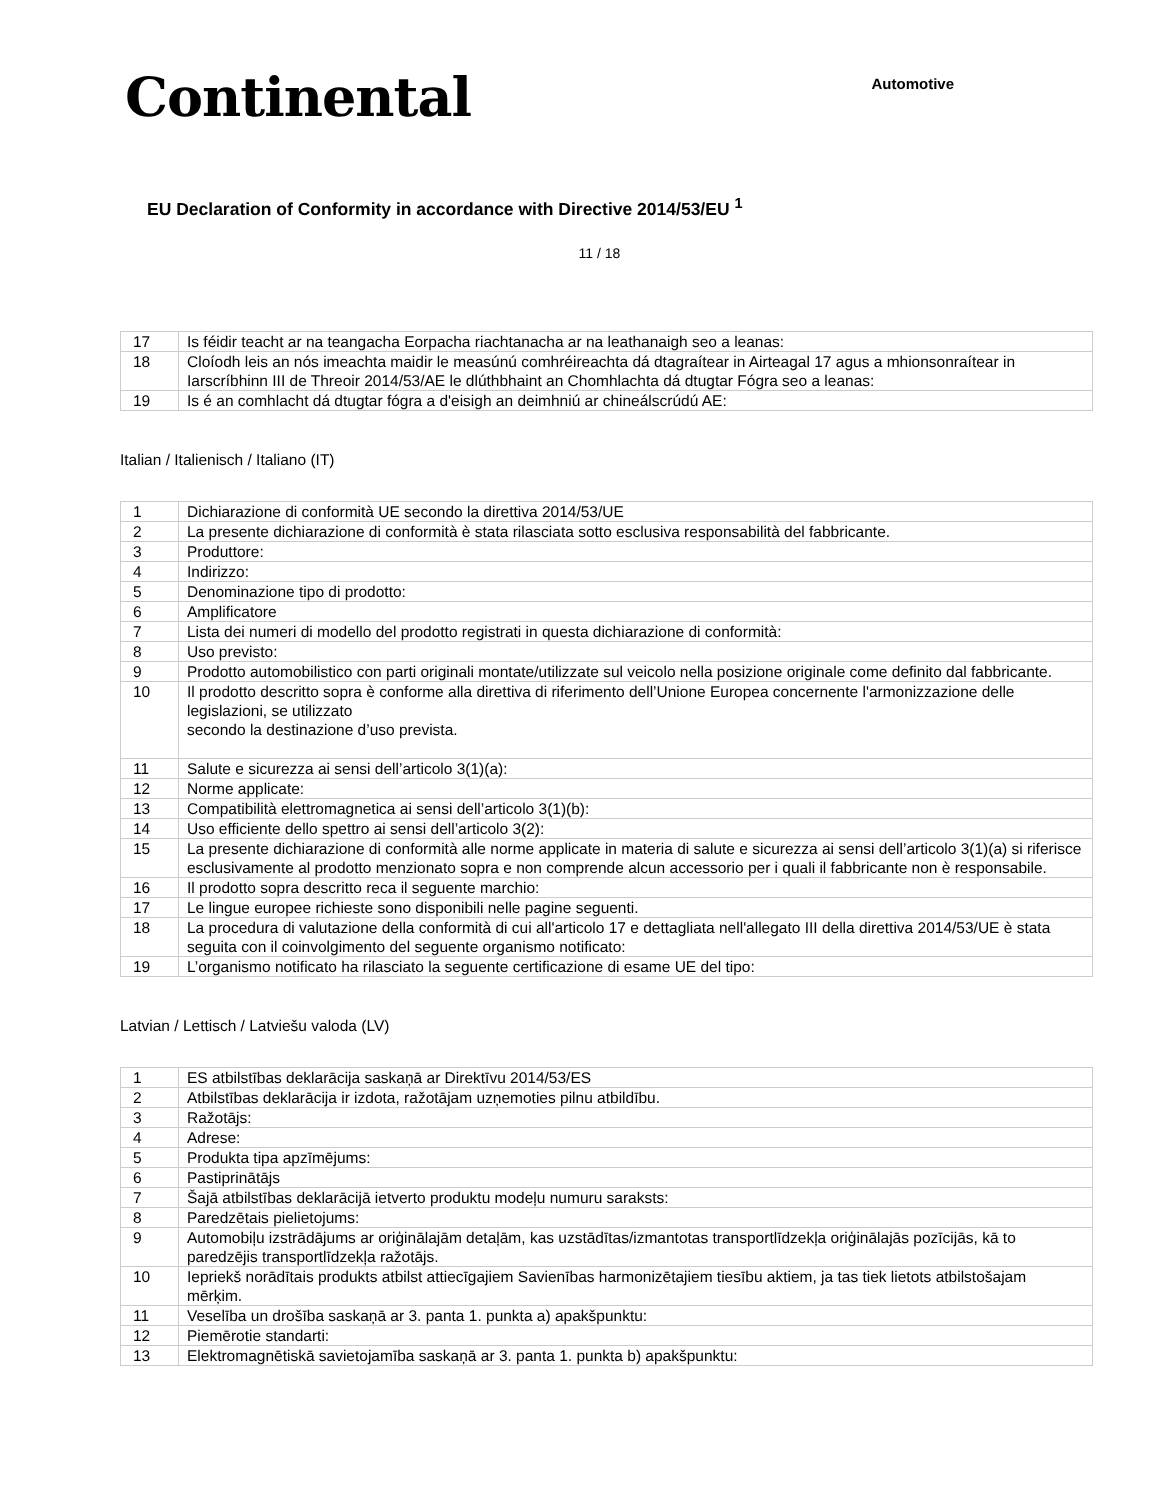Continental
Automotive
EU Declaration of Conformity in accordance with Directive 2014/53/EU <sup>1</sup>
11 / 18
| 17 | Is féidir teacht ar na teangacha Eorpacha riachtanacha ar na leathanaigh seo a leanas: |
| 18 | Cloíodh leis an nós imeachta maidir le measúnú comhréireachta dá dtagraítear in Airteagal 17 agus a mhionsonraítear in Iarscríbhinn III de Threoir 2014/53/AE le dlúthbhaint an Chomhlachta dá dtugtar Fógra seo a leanas: |
| 19 | Is é an comhlacht dá dtugtar fógra a d'eisigh an deimhniú ar chineálscrúdú AE: |
Italian / Italienisch / Italiano (IT)
| 1 | Dichiarazione di conformità UE secondo la direttiva 2014/53/UE |
| 2 | La presente dichiarazione di conformità è stata rilasciata sotto esclusiva responsabilità del fabbricante. |
| 3 | Produttore: |
| 4 | Indirizzo: |
| 5 | Denominazione tipo di prodotto: |
| 6 | Amplificatore |
| 7 | Lista dei numeri di modello del prodotto registrati in questa dichiarazione di conformità: |
| 8 | Uso previsto: |
| 9 | Prodotto automobilistico con parti originali montate/utilizzate sul veicolo nella posizione originale come definito dal fabbricante. |
| 10 | Il prodotto descritto sopra è conforme alla direttiva di riferimento dell’Unione Europea concernente l'armonizzazione delle legislazioni, se utilizzato secondo la destinazione d’uso prevista. |
| 11 | Salute e sicurezza ai sensi dell’articolo 3(1)(a): |
| 12 | Norme applicate: |
| 13 | Compatibilità elettromagnetica ai sensi dell’articolo 3(1)(b): |
| 14 | Uso efficiente dello spettro ai sensi dell’articolo 3(2): |
| 15 | La presente dichiarazione di conformità alle norme applicate in materia di salute e sicurezza ai sensi dell’articolo 3(1)(a) si riferisce esclusivamente al prodotto menzionato sopra e non comprende alcun accessorio per i quali il fabbricante non è responsabile. |
| 16 | Il prodotto sopra descritto reca il seguente marchio: |
| 17 | Le lingue europee richieste sono disponibili nelle pagine seguenti. |
| 18 | La procedura di valutazione della conformità di cui all'articolo 17 e dettagliata nell'allegato III della direttiva 2014/53/UE è stata seguita con il coinvolgimento del seguente organismo notificato: |
| 19 | L’organismo notificato ha rilasciato la seguente certificazione di esame UE del tipo: |
Latvian / Lettisch / Latviešu valoda (LV)
| 1 | ES atbilstības deklarācija saskaņā ar Direktīvu 2014/53/ES |
| 2 | Atbilstības deklarācija ir izdota, ražotājam uzņemoties pilnu atbildību. |
| 3 | Ražotājs: |
| 4 | Adrese: |
| 5 | Produkta tipa apzīmējums: |
| 6 | Pastiprinātājs |
| 7 | Šajā atbilstības deklarācijā ietverto produktu modeļu numuru saraksts: |
| 8 | Paredzētais pielietojums: |
| 9 | Automobiļu izstrādājums ar oriģinālajām detaļām, kas uzstādītas/izmantotas transportlīdzekļa oriģinālajās pozīcijās, kā to paredzējis transportlīdzekļa ražotājs. |
| 10 | Iepriekš norādītais produkts atbilst attiecīgajiem Savienības harmonizētajiem tiesību aktiem, ja tas tiek lietots atbilstošajam mērķim. |
| 11 | Veselība un drošība saskaņā ar 3. panta 1. punkta a) apakšpunktu: |
| 12 | Piemērotie standarti: |
| 13 | Elektromagnētiskā savietojamība saskaņā ar 3. panta 1. punkta b) apakšpunktu: |